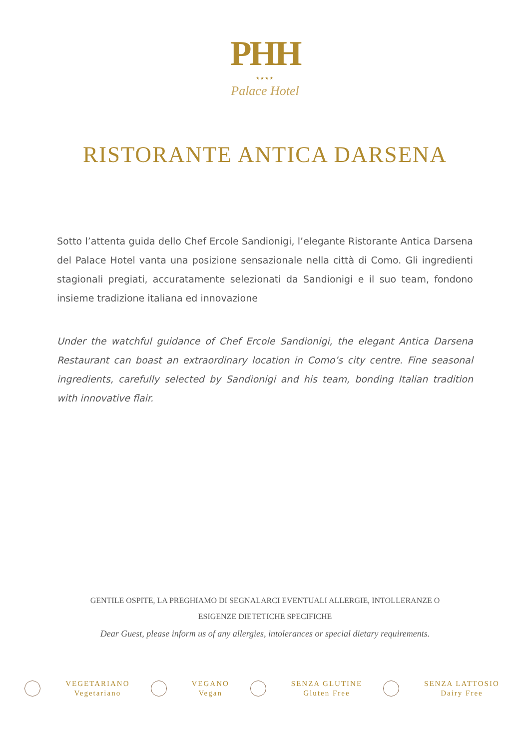PHH
★★★★
Palace Hotel
RISTORANTE ANTICA DARSENA
Sotto l’attenta guida dello Chef Ercole Sandionigi, l’elegante Ristorante Antica Darsena del Palace Hotel vanta una posizione sensazionale nella città di Como. Gli ingredienti stagionali pregiati, accuratamente selezionati da Sandionigi e il suo team, fondono insieme tradizione italiana ed innovazione
Under the watchful guidance of Chef Ercole Sandionigi, the elegant Antica Darsena Restaurant can boast an extraordinary location in Como’s city centre. Fine seasonal ingredients, carefully selected by Sandionigi and his team, bonding Italian tradition with innovative flair.
GENTILE OSPITE, LA PREGHIAMO DI SEGNALARCI EVENTUALI ALLERGIE, INTOLLERANZE O
ESIGENZE DIETETICHE SPECIFICHE
Dear Guest, please inform us of any allergies, intolerances or special dietary requirements.
VEGETARIANO
Vegetariano
VEGANO
Vegan
SENZA GLUTINE
Gluten Free
SENZA LATTOSIO
Dairy Free